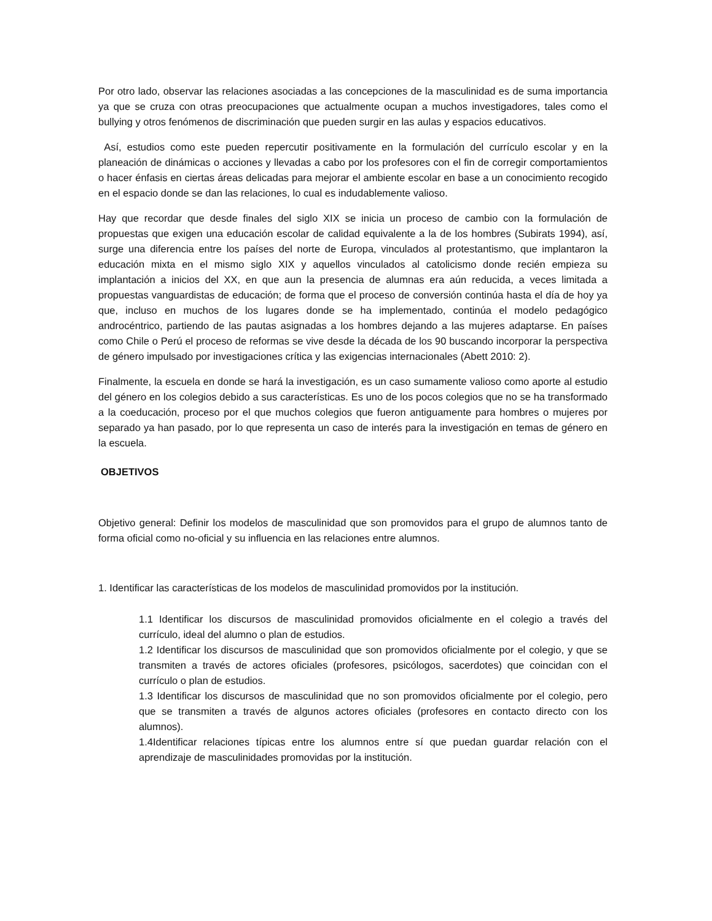Por otro lado, observar las relaciones asociadas a las concepciones de la masculinidad es de suma importancia ya que se cruza con otras preocupaciones que actualmente ocupan a muchos investigadores, tales como el bullying y otros fenómenos de discriminación que pueden surgir en las aulas y espacios educativos.
Así, estudios como este pueden repercutir positivamente en la formulación del currículo escolar y en la planeación de dinámicas o acciones y llevadas a cabo por los profesores con el fin de corregir comportamientos o hacer énfasis en ciertas áreas delicadas para mejorar el ambiente escolar en base a un conocimiento recogido en el espacio donde se dan las relaciones, lo cual es indudablemente valioso.
Hay que recordar que desde finales del siglo XIX se inicia un proceso de cambio con la formulación de propuestas que exigen una educación escolar de calidad equivalente a la de los hombres (Subirats 1994), así, surge una diferencia entre los países del norte de Europa, vinculados al protestantismo, que implantaron la educación mixta en el mismo siglo XIX y aquellos vinculados al catolicismo donde recién empieza su implantación a inicios del XX, en que aun la presencia de alumnas era aún reducida, a veces limitada a propuestas vanguardistas de educación; de forma que el proceso de conversión continúa hasta el día de hoy ya que, incluso en muchos de los lugares donde se ha implementado, continúa el modelo pedagógico androcéntrico, partiendo de las pautas asignadas a los hombres dejando a las mujeres adaptarse. En países como Chile o Perú el proceso de reformas se vive desde la década de los 90 buscando incorporar la perspectiva de género impulsado por investigaciones crítica y las exigencias internacionales (Abett 2010: 2).
Finalmente, la escuela en donde se hará la investigación, es un caso sumamente valioso como aporte al estudio del género en los colegios debido a sus características. Es uno de los pocos colegios que no se ha transformado a la coeducación, proceso por el que muchos colegios que fueron antiguamente para hombres o mujeres por separado ya han pasado, por lo que representa un caso de interés para la investigación en temas de género en la escuela.
OBJETIVOS
Objetivo general: Definir los modelos de masculinidad que son promovidos para el grupo de alumnos tanto de forma oficial como no-oficial y su influencia en las relaciones entre alumnos.
1. Identificar las características de los modelos de masculinidad promovidos por la institución.
1.1 Identificar los discursos de masculinidad promovidos oficialmente en el colegio a través del currículo, ideal del alumno o plan de estudios.
1.2 Identificar los discursos de masculinidad que son promovidos oficialmente por el colegio, y que se transmiten a través de actores oficiales (profesores, psicólogos, sacerdotes) que coincidan con el currículo o plan de estudios.
1.3 Identificar los discursos de masculinidad que no son promovidos oficialmente por el colegio, pero que se transmiten a través de algunos actores oficiales (profesores en contacto directo con los alumnos).
1.4Identificar relaciones típicas entre los alumnos entre sí que puedan guardar relación con el aprendizaje de masculinidades promovidas por la institución.